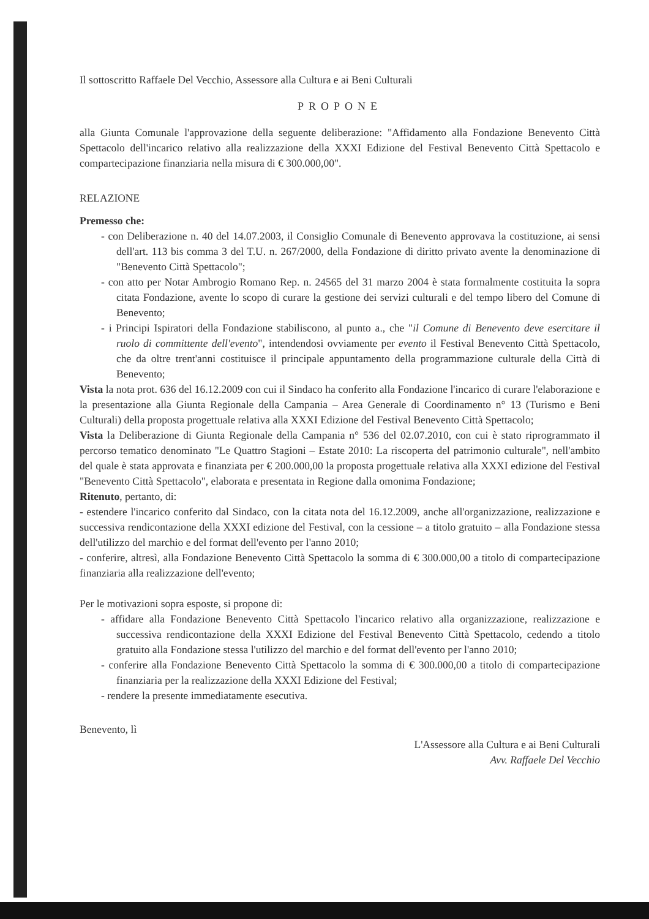Il sottoscritto Raffaele Del Vecchio, Assessore alla Cultura e ai Beni Culturali
PROPONE
alla Giunta Comunale l'approvazione della seguente deliberazione: "Affidamento alla Fondazione Benevento Città Spettacolo dell'incarico relativo alla realizzazione della XXXI Edizione del Festival Benevento Città Spettacolo e compartecipazione finanziaria nella misura di € 300.000,00".
RELAZIONE
Premesso che:
- con Deliberazione n. 40 del 14.07.2003, il Consiglio Comunale di Benevento approvava la costituzione, ai sensi dell'art. 113 bis comma 3 del T.U. n. 267/2000, della Fondazione di diritto privato avente la denominazione di "Benevento Città Spettacolo";
- con atto per Notar Ambrogio Romano Rep. n. 24565 del 31 marzo 2004 è stata formalmente costituita la sopra citata Fondazione, avente lo scopo di curare la gestione dei servizi culturali e del tempo libero del Comune di Benevento;
- i Principi Ispiratori della Fondazione stabiliscono, al punto a., che "il Comune di Benevento deve esercitare il ruolo di committente dell'evento", intendendosi ovviamente per evento il Festival Benevento Città Spettacolo, che da oltre trent'anni costituisce il principale appuntamento della programmazione culturale della Città di Benevento;
Vista la nota prot. 636 del 16.12.2009 con cui il Sindaco ha conferito alla Fondazione l'incarico di curare l'elaborazione e la presentazione alla Giunta Regionale della Campania – Area Generale di Coordinamento n° 13 (Turismo e Beni Culturali) della proposta progettuale relativa alla XXXI Edizione del Festival Benevento Città Spettacolo;
Vista la Deliberazione di Giunta Regionale della Campania n° 536 del 02.07.2010, con cui è stato riprogrammato il percorso tematico denominato "Le Quattro Stagioni – Estate 2010: La riscoperta del patrimonio culturale", nell'ambito del quale è stata approvata e finanziata per € 200.000,00 la proposta progettuale relativa alla XXXI edizione del Festival "Benevento Città Spettacolo", elaborata e presentata in Regione dalla omonima Fondazione;
Ritenuto, pertanto, di:
- estendere l'incarico conferito dal Sindaco, con la citata nota del 16.12.2009, anche all'organizzazione, realizzazione e successiva rendicontazione della XXXI edizione del Festival, con la cessione – a titolo gratuito – alla Fondazione stessa dell'utilizzo del marchio e del format dell'evento per l'anno 2010;
- conferire, altresì, alla Fondazione Benevento Città Spettacolo la somma di € 300.000,00 a titolo di compartecipazione finanziaria alla realizzazione dell'evento;
Per le motivazioni sopra esposte, si propone di:
- affidare alla Fondazione Benevento Città Spettacolo l'incarico relativo alla organizzazione, realizzazione e successiva rendicontazione della XXXI Edizione del Festival Benevento Città Spettacolo, cedendo a titolo gratuito alla Fondazione stessa l'utilizzo del marchio e del format dell'evento per l'anno 2010;
- conferire alla Fondazione Benevento Città Spettacolo la somma di € 300.000,00 a titolo di compartecipazione finanziaria per la realizzazione della XXXI Edizione del Festival;
- rendere la presente immediatamente esecutiva.
Benevento, lì
L'Assessore alla Cultura e ai Beni Culturali
Avv. Raffaele Del Vecchio